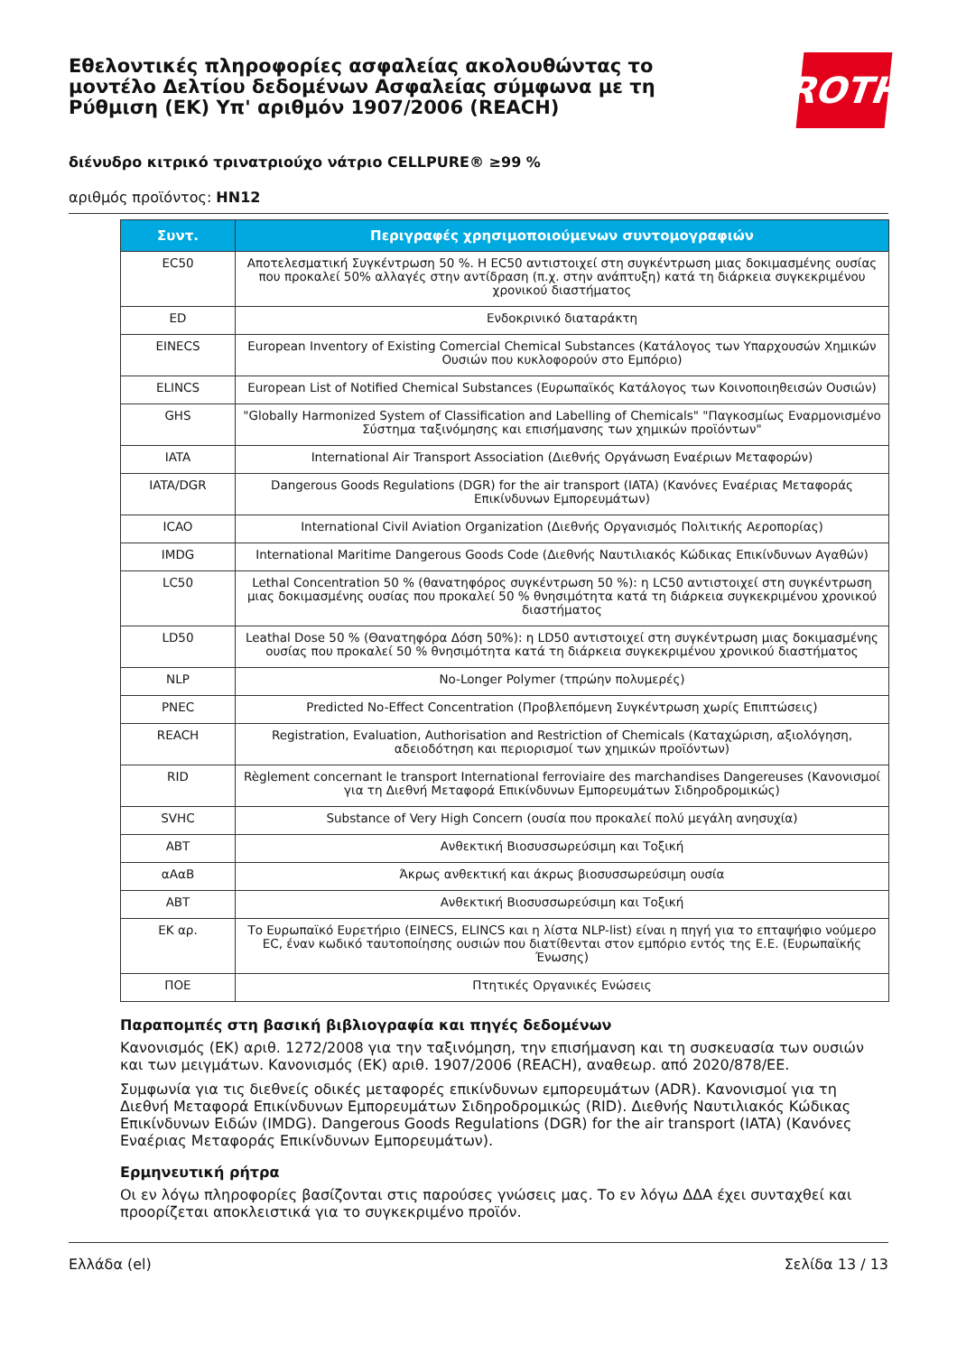Εθελοντικές πληροφορίες ασφαλείας ακολουθώντας το μοντέλο Δελτίου δεδομένων Ασφαλείας σύμφωνα με τη Ρύθμιση (ΕΚ) Υπ' αριθμόν 1907/2006 (REACH)
ROTH
διένυδρο κιτρικό τρινατριούχο νάτριο CELLPURE® ≥99 %
αριθμός προϊόντος: HN12
| Συντ. | Περιγραφές χρησιμοποιούμενων συντομογραφιών |
| --- | --- |
| EC50 | Αποτελεσματική Συγκέντρωση 50 %. Η EC50 αντιστοιχεί στη συγκέντρωση μιας δοκιμασμένης ουσίας που προκαλεί 50% αλλαγές στην αντίδραση (π.χ. στην ανάπτυξη) κατά τη διάρκεια συγκεκριμένου χρονικού διαστήματος |
| ED | Ενδοκρινικό διαταράκτη |
| EINECS | European Inventory of Existing Comercial Chemical Substances (Κατάλογος των Υπαρχουσών Χημικών Ουσιών που κυκλοφορούν στο Εμπόριο) |
| ELINCS | European List of Notified Chemical Substances (Ευρωπαϊκός Κατάλογος των Κοινοποιηθεισών Ουσιών) |
| GHS | "Globally Harmonized System of Classification and Labelling of Chemicals" "Παγκοσμίως Εναρμονισμένο Σύστημα ταξινόμησης και επισήμανσης των χημικών προϊόντων" |
| IATA | International Air Transport Association (Διεθνής Οργάνωση Εναέριων Μεταφορών) |
| IATA/DGR | Dangerous Goods Regulations (DGR) for the air transport (IATA) (Κανόνες Εναέριας Μεταφοράς Επικίνδυνων Εμπορευμάτων) |
| ICAO | International Civil Aviation Organization (Διεθνής Οργανισμός Πολιτικής Αεροπορίας) |
| IMDG | International Maritime Dangerous Goods Code (Διεθνής Ναυτιλιακός Κώδικας Επικίνδυνων Αγαθών) |
| LC50 | Lethal Concentration 50 % (θανατηφόρος συγκέντρωση 50 %): η LC50 αντιστοιχεί στη συγκέντρωση μιας δοκιμασμένης ουσίας που προκαλεί 50 % θνησιμότητα κατά τη διάρκεια συγκεκριμένου χρονικού διαστήματος |
| LD50 | Leathal Dose 50 % (Θανατηφόρα Δόση 50%): η LD50 αντιστοιχεί στη συγκέντρωση μιας δοκιμασμένης ουσίας που προκαλεί 50 % θνησιμότητα κατά τη διάρκεια συγκεκριμένου χρονικού διαστήματος |
| NLP | No-Longer Polymer (τπρώην πολυμερές) |
| PNEC | Predicted No-Effect Concentration (Προβλεπόμενη Συγκέντρωση χωρίς Επιπτώσεις) |
| REACH | Registration, Evaluation, Authorisation and Restriction of Chemicals (Καταχώριση, αξιολόγηση, αδειοδότηση και περιορισμοί των χημικών προϊόντων) |
| RID | Règlement concernant le transport International ferroviaire des marchandises Dangereuses (Κανονισμοί για τη Διεθνή Μεταφορά Επικίνδυνων Εμπορευμάτων Σιδηροδρομικώς) |
| SVHC | Substance of Very High Concern (ουσία που προκαλεί πολύ μεγάλη ανησυχία) |
| ABT | Ανθεκτική Βιοσυσσωρεύσιμη και Τοξική |
| αΑαΒ | Άκρως ανθεκτική και άκρως βιοσυσσωρεύσιμη ουσία |
| ABT | Ανθεκτική Βιοσυσσωρεύσιμη και Τοξική |
| ΕΚ αρ. | Το Ευρωπαϊκό Ευρετήριο (EINECS, ELINCS και η λίστα NLP-list) είναι η πηγή για το επταψήφιο νούμερο EC, έναν κωδικό ταυτοποίησης ουσιών που διατίθενται στον εμπόριο εντός της Ε.Ε. (Ευρωπαϊκής Ένωσης) |
| ΠΟΕ | Πτητικές Οργανικές Ενώσεις |
Παραπομπές στη βασική βιβλιογραφία και πηγές δεδομένων
Κανονισμός (ΕΚ) αριθ. 1272/2008 για την ταξινόμηση, την επισήμανση και τη συσκευασία των ουσιών και των μειγμάτων. Κανονισμός (ΕΚ) αριθ. 1907/2006 (REACH), αναθεωρ. από 2020/878/ΕΕ.
Συμφωνία για τις διεθνείς οδικές μεταφορές επικίνδυνων εμπορευμάτων (ADR). Κανονισμοί για τη Διεθνή Μεταφορά Επικίνδυνων Εμπορευμάτων Σιδηροδρομικώς (RID). Διεθνής Ναυτιλιακός Κώδικας Επικίνδυνων Ειδών (IMDG). Dangerous Goods Regulations (DGR) for the air transport (IATA) (Κανόνες Εναέριας Μεταφοράς Επικίνδυνων Εμπορευμάτων).
Ερμηνευτική ρήτρα
Οι εν λόγω πληροφορίες βασίζονται στις παρούσες γνώσεις μας. Το εν λόγω ΔΔΑ έχει συνταχθεί και προορίζεται αποκλειστικά για το συγκεκριμένο προϊόν.
Ελλάδα (el) Σελίδα 13 / 13